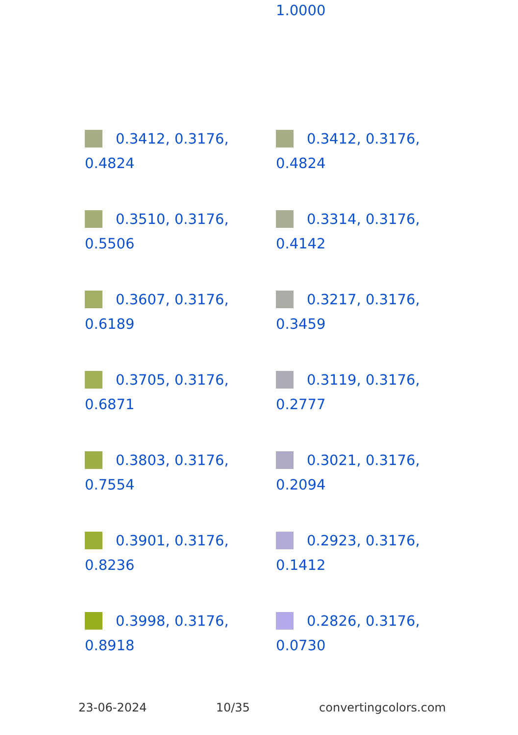1.0000
0.3412, 0.3176, 0.4824
0.3412, 0.3176, 0.4824
0.3510, 0.3176, 0.5506
0.3314, 0.3176, 0.4142
0.3607, 0.3176, 0.6189
0.3217, 0.3176, 0.3459
0.3705, 0.3176, 0.6871
0.3119, 0.3176, 0.2777
0.3803, 0.3176, 0.7554
0.3021, 0.3176, 0.2094
0.3901, 0.3176, 0.8236
0.2923, 0.3176, 0.1412
0.3998, 0.3176, 0.8918
0.2826, 0.3176, 0.0730
23-06-2024 10/35 convertingcolors.com